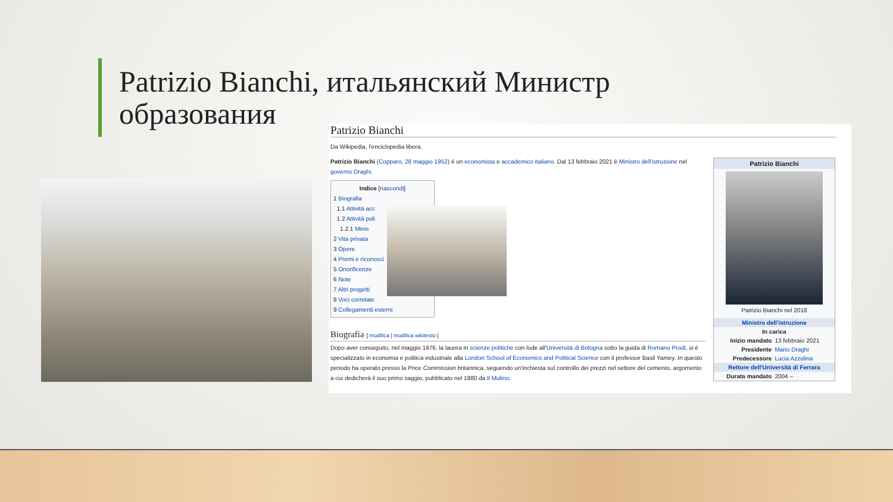Patrizio Bianchi, итальянский Министр образования
Patrizio Bianchi
Da Wikipedia, l'enciclopedia libera.
Patrizio Bianchi (Copparo, 28 maggio 1952) è un economista e accademico italiano. Dal 13 febbraio 2021 è Ministro dell'istruzione nel governo Draghi.
Indice [nascondi]
1 Biografia
1.1 Attività acc
1.2 Attività poli
1.2.1 Minis
2 Vita privata
3 Opere
4 Premi e riconosci
5 Onorificenze
6 Note
7 Altri progetti
8 Voci correlate
9 Collegamenti esterni
Biografia [ modifica | modifica wikitesto ]
Dopo aver conseguito, nel maggio 1976, la laurea in scienze politiche con lode all'Università di Bologna sotto la guida di Romano Prodi, si è specializzato in economia e politica industriale alla London School of Economics and Political Science con il professor Basil Yamey. In questo periodo ha operato presso la Price Commission britannica, seguendo un'inchiesta sul controllo dei prezzi nel settore del cemento, argomento a cui dedicherà il suo primo saggio, pubblicato nel 1980 da Il Mulino.
Patrizio Bianchi
Patrizio Bianchi nel 2018
| Ministro dell'istruzione | |
| In carica | |
| Inizio mandato | 13 febbraio 2021 |
| Presidente | Mario Draghi |
| Predecessore | Lucia Azzolina |
| Rettore dell'Università di Ferrara | |
| Durata mandato | 2004 – |